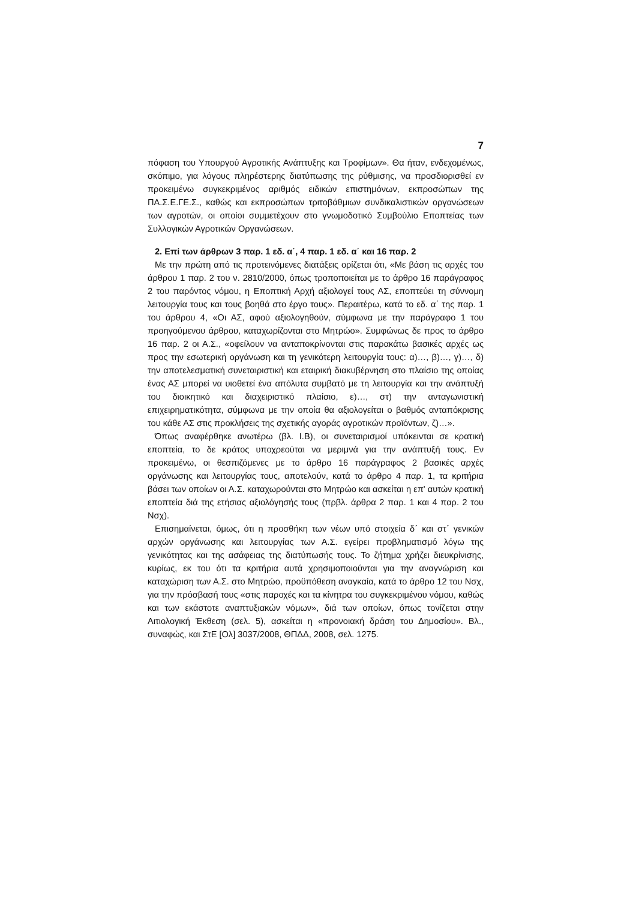7
πόφαση του Υπουργού Αγροτικής Ανάπτυξης και Τροφίμων». Θα ήταν, ενδεχομένως, σκόπιμο, για λόγους πληρέστερης διατύπωσης της ρύθμισης, να προσδιορισθεί εν προκειμένω συγκεκριμένος αριθμός ειδικών επιστημόνων, εκπροσώπων της ΠΑ.Σ.Ε.ΓΕ.Σ., καθώς και εκπροσώπων τριτοβάθμιων συνδικαλιστικών οργανώσεων των αγροτών, οι οποίοι συμμετέχουν στο γνωμοδοτικό Συμβούλιο Εποπτείας των Συλλογικών Αγροτικών Οργανώσεων.
2. Επί των άρθρων 3 παρ. 1 εδ. α΄, 4 παρ. 1 εδ. α΄ και 16 παρ. 2
Με την πρώτη από τις προτεινόμενες διατάξεις ορίζεται ότι, «Με βάση τις αρχές του άρθρου 1 παρ. 2 του ν. 2810/2000, όπως τροποποιείται με το άρθρο 16 παράγραφος 2 του παρόντος νόμου, η Εποπτική Αρχή αξιολογεί τους ΑΣ, εποπτεύει τη σύννομη λειτουργία τους και τους βοηθά στο έργο τους». Περαιτέρω, κατά το εδ. α΄ της παρ. 1 του άρθρου 4, «Οι ΑΣ, αφού αξιολογηθούν, σύμφωνα με την παράγραφο 1 του προηγούμενου άρθρου, καταχωρίζονται στο Μητρώο». Συμφώνως δε προς το άρθρο 16 παρ. 2 οι Α.Σ., «οφείλουν να ανταποκρίνονται στις παρακάτω βασικές αρχές ως προς την εσωτερική οργάνωση και τη γενικότερη λειτουργία τους: α)…, β)…, γ)…, δ) την αποτελεσματική συνεταιριστική και εταιρική διακυβέρνηση στο πλαίσιο της οποίας ένας ΑΣ μπορεί να υιοθετεί ένα απόλυτα συμβατό με τη λειτουργία και την ανάπτυξή του διοικητικό και διαχειριστικό πλαίσιο, ε)…, στ) την ανταγωνιστική επιχειρηματικότητα, σύμφωνα με την οποία θα αξιολογείται ο βαθμός ανταπόκρισης του κάθε ΑΣ στις προκλήσεις της σχετικής αγοράς αγροτικών προϊόντων, ζ)…».
Όπως αναφέρθηκε ανωτέρω (βλ. Ι.Β), οι συνεταιρισμοί υπόκεινται σε κρατική εποπτεία, το δε κράτος υποχρεούται να μεριμνά για την ανάπτυξή τους. Εν προκειμένω, οι θεσπιζόμενες με το άρθρο 16 παράγραφος 2 βασικές αρχές οργάνωσης και λειτουργίας τους, αποτελούν, κατά το άρθρο 4 παρ. 1, τα κριτήρια βάσει των οποίων οι Α.Σ. καταχωρούνται στο Μητρώο και ασκείται η επ' αυτών κρατική εποπτεία διά της ετήσιας αξιολόγησής τους (πρβλ. άρθρα 2 παρ. 1 και 4 παρ. 2 του Νσχ).
Επισημαίνεται, όμως, ότι η προσθήκη των νέων υπό στοιχεία δ΄ και στ΄ γενικών αρχών οργάνωσης και λειτουργίας των Α.Σ. εγείρει προβληματισμό λόγω της γενικότητας και της ασάφειας της διατύπωσής τους. Το ζήτημα χρήζει διευκρίνισης, κυρίως, εκ του ότι τα κριτήρια αυτά χρησιμοποιούνται για την αναγνώριση και καταχώριση των Α.Σ. στο Μητρώο, προϋπόθεση αναγκαία, κατά το άρθρο 12 του Νσχ, για την πρόσβασή τους «στις παροχές και τα κίνητρα του συγκεκριμένου νόμου, καθώς και των εκάστοτε αναπτυξιακών νόμων», διά των οποίων, όπως τονίζεται στην Αιτιολογική Έκθεση (σελ. 5), ασκείται η «προνοιακή δράση του Δημοσίου». Βλ., συναφώς, και ΣτΕ [Ολ] 3037/2008, ΘΠΔΔ, 2008, σελ. 1275.